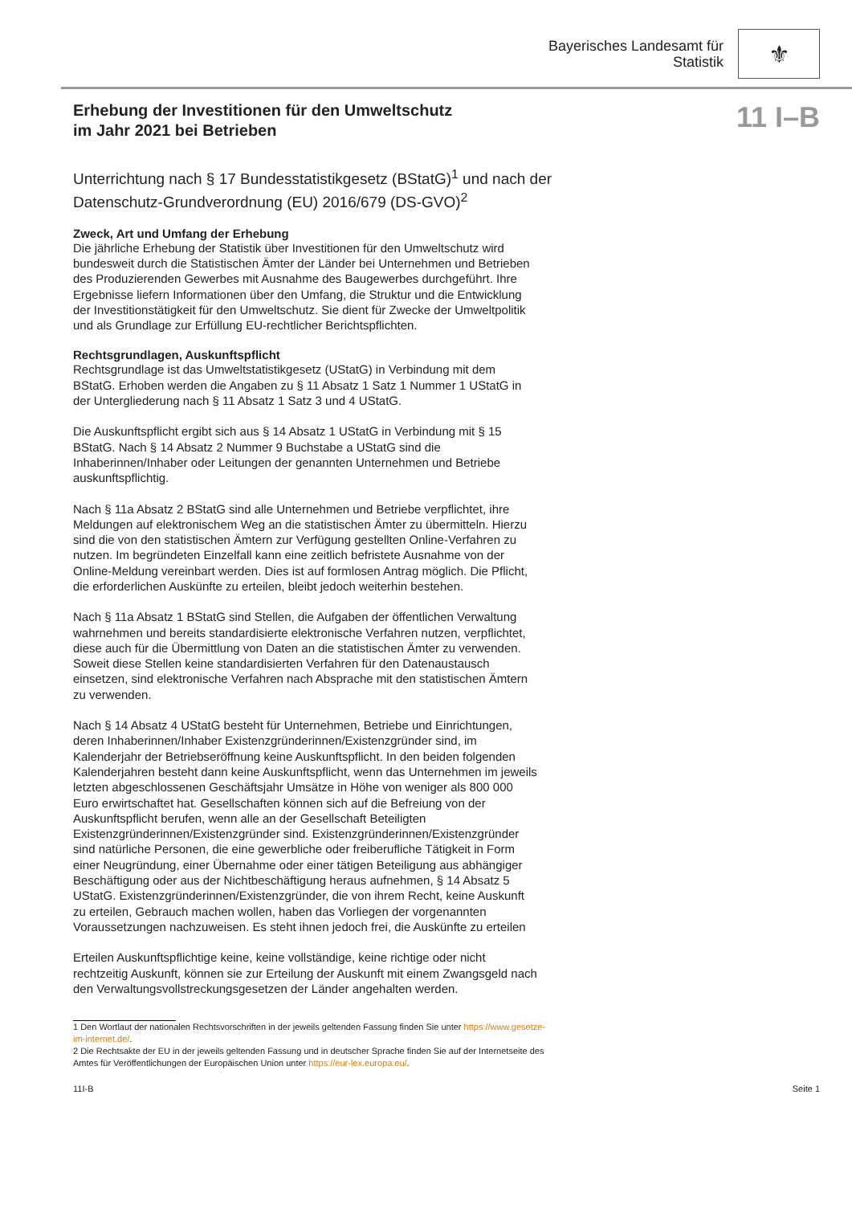Bayerisches Landesamt für
Statistik
⚜
Erhebung der Investitionen für den Umweltschutz
im Jahr 2021 bei Betrieben
11 I–B
Unterrichtung nach § 17 Bundesstatistikgesetz (BStatG)<sup>1</sup> und nach der Datenschutz-Grundverordnung (EU) 2016/679 (DS-GVO)<sup>2</sup>
Zweck, Art und Umfang der Erhebung
Die jährliche Erhebung der Statistik über Investitionen für den Umweltschutz wird bundesweit durch die Statistischen Ämter der Länder bei Unternehmen und Betrieben des Produzierenden Gewerbes mit Ausnahme des Baugewerbes durchgeführt. Ihre Ergebnisse liefern Informationen über den Umfang, die Struktur und die Entwicklung der Investitionstätigkeit für den Umweltschutz. Sie dient für Zwecke der Umweltpolitik und als Grundlage zur Erfüllung EU-rechtlicher Berichtspflichten.
Rechtsgrundlagen, Auskunftspflicht
Rechtsgrundlage ist das Umweltstatistikgesetz (UStatG) in Verbindung mit dem BStatG. Erhoben werden die Angaben zu § 11 Absatz 1 Satz 1 Nummer 1 UStatG in der Untergliederung nach § 11 Absatz 1 Satz 3 und 4 UStatG.
Die Auskunftspflicht ergibt sich aus § 14 Absatz 1 UStatG in Verbindung mit § 15 BStatG. Nach § 14 Absatz 2 Nummer 9 Buchstabe a UStatG sind die Inhaberinnen/Inhaber oder Leitungen der genannten Unternehmen und Betriebe auskunftspflichtig.
Nach § 11a Absatz 2 BStatG sind alle Unternehmen und Betriebe verpflichtet, ihre Meldungen auf elektronischem Weg an die statistischen Ämter zu übermitteln. Hierzu sind die von den statistischen Ämtern zur Verfügung gestellten Online-Verfahren zu nutzen. Im begründeten Einzelfall kann eine zeitlich befristete Ausnahme von der Online-Meldung vereinbart werden. Dies ist auf formlosen Antrag möglich. Die Pflicht, die erforderlichen Auskünfte zu erteilen, bleibt jedoch weiterhin bestehen.
Nach § 11a Absatz 1 BStatG sind Stellen, die Aufgaben der öffentlichen Verwaltung wahrnehmen und bereits standardisierte elektronische Verfahren nutzen, verpflichtet, diese auch für die Übermittlung von Daten an die statistischen Ämter zu verwenden. Soweit diese Stellen keine standardisierten Verfahren für den Datenaustausch einsetzen, sind elektronische Verfahren nach Absprache mit den statistischen Ämtern zu verwenden.
Nach § 14 Absatz 4 UStatG besteht für Unternehmen, Betriebe und Einrichtungen, deren Inhaberinnen/Inhaber Existenzgründerinnen/Existenzgründer sind, im Kalenderjahr der Betriebseröffnung keine Auskunftspflicht. In den beiden folgenden Kalenderjahren besteht dann keine Auskunftspflicht, wenn das Unternehmen im jeweils letzten abgeschlossenen Geschäftsjahr Umsätze in Höhe von weniger als 800 000 Euro erwirtschaftet hat. Gesellschaften können sich auf die Befreiung von der Auskunftspflicht berufen, wenn alle an der Gesellschaft Beteiligten Existenzgründerinnen/Existenzgründer sind. Existenzgründerinnen/Existenzgründer sind natürliche Personen, die eine gewerbliche oder freiberufliche Tätigkeit in Form einer Neugründung, einer Übernahme oder einer tätigen Beteiligung aus abhängiger Beschäftigung oder aus der Nichtbeschäftigung heraus aufnehmen, § 14 Absatz 5 UStatG. Existenzgründerinnen/Existenzgründer, die von ihrem Recht, keine Auskunft zu erteilen, Gebrauch machen wollen, haben das Vorliegen der vorgenannten Voraussetzungen nachzuweisen. Es steht ihnen jedoch frei, die Auskünfte zu erteilen
Erteilen Auskunftspflichtige keine, keine vollständige, keine richtige oder nicht rechtzeitig Auskunft, können sie zur Erteilung der Auskunft mit einem Zwangsgeld nach den Verwaltungsvollstreckungsgesetzen der Länder angehalten werden.
1 Den Wortlaut der nationalen Rechtsvorschriften in der jeweils geltenden Fassung finden Sie unter https://www.gesetze-im-internet.de/.
2 Die Rechtsakte der EU in der jeweils geltenden Fassung und in deutscher Sprache finden Sie auf der Internetseite des Amtes für Veröffentlichungen der Europäischen Union unter https://eur-lex.europa.eu/.
11I-B Seite 1